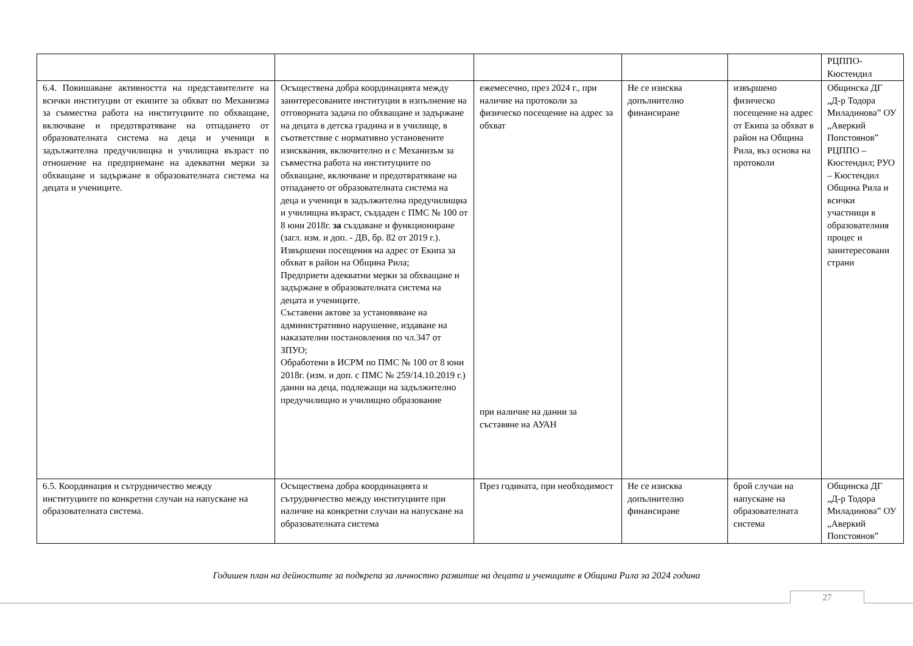| | | | | | РЦППО-Кюстендил |
| 6.4. Повишаване активността на представителите на всички институции от екипите за обхват по Механизма за съвместна работа на институциите по обхващане, включване и предотвратяване на отпадането от образователната система на деца и ученици в задължителна предучилищна и училищна възраст по отношение на предприемане на адекватни мерки за обхващане и задържане в образователната система на децата и учениците. | Осъществена добра координацията между заинтересованите институции в изпълнение на отговорната задача по обхващане и задържане на децата в детска градина и в училище, в съответствие с нормативно установените изисквания, включително и с Механизъм за съвместна работа на институциите по обхващане, включване и предотвратяване на отпадането от образователната система на деца и ученици в задължителна предучилищна и училищна възраст, създаден с ПМС № 100 от 8 юни 2018г. за създаване и функциониране (загл. изм. и доп. - ДВ, бр. 82 от 2019 г.). Извършени посещения на адрес от Екипа за обхват в район на Община Рила; Предприети адекватни мерки за обхващане и задържане в образователната система на децата и учениците. Съставени актове за установяване на административно нарушение, издаване на наказателни постановления по чл.347 от ЗПУО; Обработени в ИСРМ по ПМС № 100 от 8 юни 2018г. (изм. и доп. с ПМС № 259/14.10.2019 г.) данни на деца, подлежащи на задължително предучилищно и училищно образование | ежемесечно, през 2024 г., при наличие на протоколи за физическо посещение на адрес за обхват при наличие на данни за съставяне на АУАН | Не се изисква допълнително финансиране | извършено физическо посещение на адрес от Екипа за обхват в район на Община Рила, въз основа на протоколи | Общинска ДГ „Д-р Тодора Миладинова” ОУ „Аверкий Попстоянов” РЦППО – Кюстендил; РУО – Кюстендил Община Рила и всички участници в образователния процес и заинтересовани страни |
| 6.5. Координация и сътрудничество между институциите по конкретни случаи на напускане на образователната система. | Осъществена добра координацията и сътрудничество между институциите при наличие на конкретни случаи на напускане на образователната система | През годината, при необходимост | Не се изисква допълнително финансиране | брой случаи на напускане на образователната система | Общинска ДГ „Д-р Тодора Миладинова” ОУ „Аверкий Попстоянов” |
Годишен план на дейностите за подкрепа за личностно развитие на децата и учениците в Община Рила за 2024 година
27